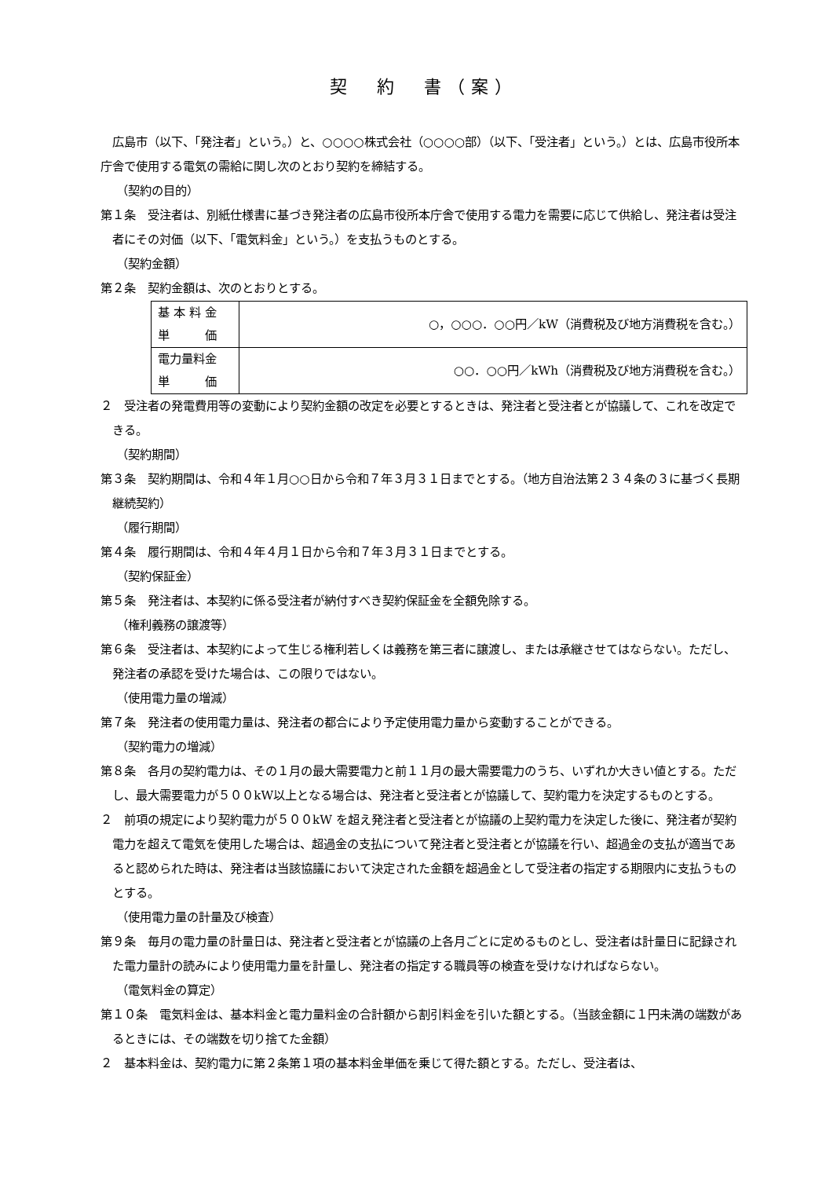契　約　書（案）
広島市（以下、「発注者」という。）と、○○○○株式会社（○○○○部）（以下、「受注者」という。）とは、広島市役所本庁舎で使用する電気の需給に関し次のとおり契約を締結する。
（契約の目的）
第１条　受注者は、別紙仕様書に基づき発注者の広島市役所本庁舎で使用する電力を需要に応じて供給し、発注者は受注者にその対価（以下、「電気料金」という。）を支払うものとする。
（契約金額）
第２条　契約金額は、次のとおりとする。
| 基 本 料 金 単 価 | ○，○○○．○○円／kW（消費税及び地方消費税を含む。） |
| 電力量料金 単 価 | ○○．○○円／kWh（消費税及び地方消費税を含む。） |
２　受注者の発電費用等の変動により契約金額の改定を必要とするときは、発注者と受注者とが協議して、これを改定できる。
（契約期間）
第３条　契約期間は、令和４年１月○○日から令和７年３月３１日までとする。（地方自治法第２３４条の３に基づく長期継続契約）
（履行期間）
第４条　履行期間は、令和４年４月１日から令和７年３月３１日までとする。
（契約保証金）
第５条　発注者は、本契約に係る受注者が納付すべき契約保証金を全額免除する。
（権利義務の譲渡等）
第６条　受注者は、本契約によって生じる権利若しくは義務を第三者に譲渡し、または承継させてはならない。ただし、発注者の承認を受けた場合は、この限りではない。
（使用電力量の増減）
第７条　発注者の使用電力量は、発注者の都合により予定使用電力量から変動することができる。
（契約電力の増減）
第８条　各月の契約電力は、その１月の最大需要電力と前１１月の最大需要電力のうち、いずれか大きい値とする。ただし、最大需要電力が５００kW以上となる場合は、発注者と受注者とが協議して、契約電力を決定するものとする。
２　前項の規定により契約電力が５００kW を超え発注者と受注者とが協議の上契約電力を決定した後に、発注者が契約電力を超えて電気を使用した場合は、超過金の支払について発注者と受注者とが協議を行い、超過金の支払が適当であると認められた時は、発注者は当該協議において決定された金額を超過金として受注者の指定する期限内に支払うものとする。
（使用電力量の計量及び検査）
第９条　毎月の電力量の計量日は、発注者と受注者とが協議の上各月ごとに定めるものとし、受注者は計量日に記録された電力量計の読みにより使用電力量を計量し、発注者の指定する職員等の検査を受けなければならない。
（電気料金の算定）
第１０条　電気料金は、基本料金と電力量料金の合計額から割引料金を引いた額とする。（当該金額に１円未満の端数があるときには、その端数を切り捨てた金額）
２　基本料金は、契約電力に第２条第１項の基本料金単価を乗じて得た額とする。ただし、受注者は、